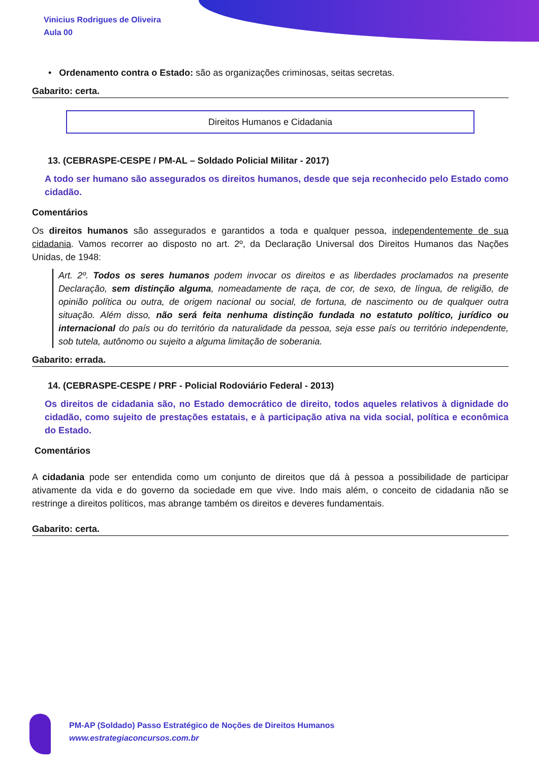Vinicius Rodrigues de Oliveira
Aula 00
• Ordenamento contra o Estado: são as organizações criminosas, seitas secretas.
Gabarito: certa.
Direitos Humanos e Cidadania
13. (CEBRASPE-CESPE / PM-AL – Soldado Policial Militar - 2017)
A todo ser humano são assegurados os direitos humanos, desde que seja reconhecido pelo Estado como cidadão.
Comentários
Os direitos humanos são assegurados e garantidos a toda e qualquer pessoa, independentemente de sua cidadania. Vamos recorrer ao disposto no art. 2º, da Declaração Universal dos Direitos Humanos das Nações Unidas, de 1948:
Art. 2º. Todos os seres humanos podem invocar os direitos e as liberdades proclamados na presente Declaração, sem distinção alguma, nomeadamente de raça, de cor, de sexo, de língua, de religião, de opinião política ou outra, de origem nacional ou social, de fortuna, de nascimento ou de qualquer outra situação. Além disso, não será feita nenhuma distinção fundada no estatuto político, jurídico ou internacional do país ou do território da naturalidade da pessoa, seja esse país ou território independente, sob tutela, autônomo ou sujeito a alguma limitação de soberania.
Gabarito: errada.
14. (CEBRASPE-CESPE / PRF - Policial Rodoviário Federal - 2013)
Os direitos de cidadania são, no Estado democrático de direito, todos aqueles relativos à dignidade do cidadão, como sujeito de prestações estatais, e à participação ativa na vida social, política e econômica do Estado.
Comentários
A cidadania pode ser entendida como um conjunto de direitos que dá à pessoa a possibilidade de participar ativamente da vida e do governo da sociedade em que vive. Indo mais além, o conceito de cidadania não se restringe a direitos políticos, mas abrange também os direitos e deveres fundamentais.
Gabarito: certa.
PM-AP (Soldado) Passo Estratégico de Noções de Direitos Humanos
www.estrategiaconcursos.com.br